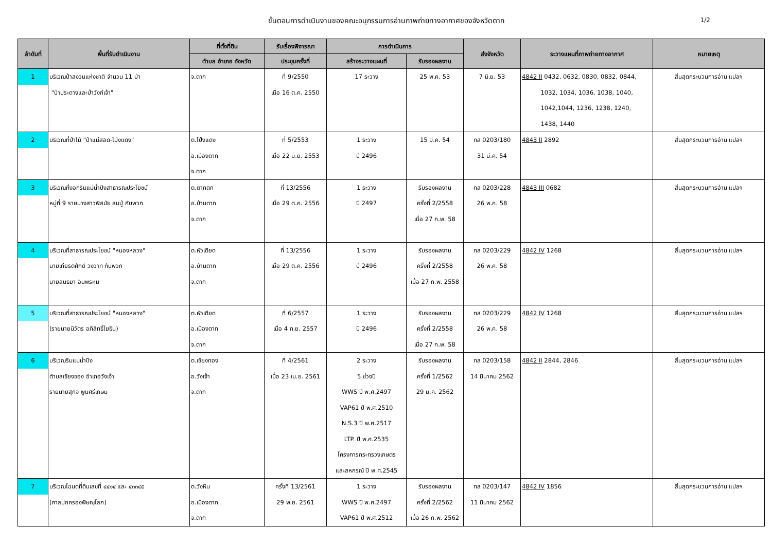ขั้นตอนการดำเนินงานของคณะอนุกรรมการอ่านภาพถ่ายทางอากาศของจังหวัดตาก 1/2
| ลำดับที่ | พื้นที่รับดำเนินงาน | ที่ตั้งที่ดิน | รับเรื่องพิจารณา | การดำเนินการ | | ส่งจังหวัด | ระวางแผนที่ภาพถ่ายทางอากาศ | หมายเหตุ |
| --- | --- | --- | --- | --- | --- | --- | --- | --- |
| | | ตำบล อำเภอ จังหวัด | ประชุมครั้งที่ | สร้างระวางแผนที่ | รับรองผลงาน | | | |
| 1 | บริเวณป่าสงวนแห่งชาติ จำนวน 11 ป่า "ป่าประดางและป่าวังก์เจ้า" | จ.ตาก | ที่ 9/2550 เมื่อ 16 ต.ค. 2550 | 17 ระวาง | 25 พ.ค. 53 | 7 มิ.ย. 53 | 4842 II 0432, 0632, 0830, 0832, 0844, 1032, 1034, 1036, 1038, 1040, 1042,1044, 1236, 1238, 1240, 1438, 1440 | สิ้นสุดกระบวนการอ่าน แปลฯ |
| 2 | บริเวณที่ป่าไม้ "ป่าแม่สลิด-โป่งแดง" | ต.โป่งแดง อ.เมืองตาก จ.ตาก | ที่ 5/2553 เมื่อ 22 มิ.ย. 2553 | 1 ระวาง ปี 2496 | 15 มี.ค. 54 | ทส 0203/180 31 มี.ค. 54 | 4843 II 2892 | สิ้นสุดกระบวนการอ่าน แปลฯ |
| 3 | บริเวณที่งอกริมแม่น้ำปิงสาธารณประโยชน์ หมู่ที่ 9 รายนางสาวพิสมัย สมปู่ กับพวก | ต.ตากตก อ.บ้านตาก จ.ตาก | ที่ 13/2556 เมื่อ 29 ต.ค. 2556 | 1 ระวาง ปี 2497 | รับรองผลงาน ครั้งที่ 2/2558 เมื่อ 27 ก.พ. 58 | ทส 0203/228 26 พ.ค. 58 | 4843 III 0682 | สิ้นสุดกระบวนการอ่าน แปลฯ |
| 4 | บริเวณที่สาธารณประโยชน์ "หนองหลวง" นายเกียรติศักดิ์ วิงวาท กับพวก นายสนธยา อินพรหม | ต.หัวเดียด อ.บ้านตาก จ.ตาก | ที่ 13/2556 เมื่อ 29 ต.ค. 2556 | 1 ระวาง ปี 2496 | รับรองผลงาน ครั้งที่ 2/2558 เมื่อ 27 ก.พ. 2558 | ทส 0203/229 26 พ.ค. 58 | 4842 IV 1268 | สิ้นสุดกระบวนการอ่าน แปลฯ |
| 5 | บริเวณที่สาธารณประโยชน์ "หนองหลวง" (รายนายนิวัตร อภิสิทธิ์โยธิน) | ต.หัวเดียด อ.เมืองตาก จ.ตาก | ที่ 6/2557 เมื่อ 4 ก.ย. 2557 | 1 ระวาง ปี 2496 | รับรองผลงาน ครั้งที่ 2/2558 เมื่อ 27 ก.พ. 58 | ทส 0203/229 26 พ.ค. 58 | 4842 IV 1268 | สิ้นสุดกระบวนการอ่าน แปลฯ |
| 6 | บริเวณริมแม่น้ำปิง ตำบลเชียงของ อำเภอวังเจ้า รายนายสุกิจ พูนศรีเกษม | ต.เชียงทอง อ.วังเจ้า จ.ตาก | ที่ 4/2561 เมื่อ 23 เม.ย. 2561 | 2 ระวาง 5 ช่วงปี WWS ปี พ.ศ.2497 VAP61 ปี พ.ศ.2510 N.S.3 ปี พ.ศ.2517 LTP. ปี พ.ศ.2535 โครงการกระทรวงเกษตร และสหกรณ์ ปี พ.ศ.2545 | รับรองผลงาน ครั้งที่ 1/2562 29 ม.ค. 2562 | ทส 0203/158 14 มีนาคม 2562 | 4842 II 2844, 2846 | สิ้นสุดกระบวนการอ่าน แปลฯ |
| 7 | บริเวณโฉนดที่ดินเลขที่ ๔๔๑๔ และ ๔๓๓๔๕ (ศาลปกครองพิษณุโลก) | ต.วังหิน อ.เมืองตาก จ.ตาก | ครั้งที่ 13/2561 29 พ.ย. 2561 | 1 ระวาง WWS ปี พ.ศ.2497 VAP61 ปี พ.ศ.2512 | รับรองผลงาน ครั้งที่ 2/2562 เมื่อ 26 ก.พ. 2562 | ทส 0203/147 11 มีนาคม 2562 | 4842 IV 1856 | สิ้นสุดกระบวนการอ่าน แปลฯ |